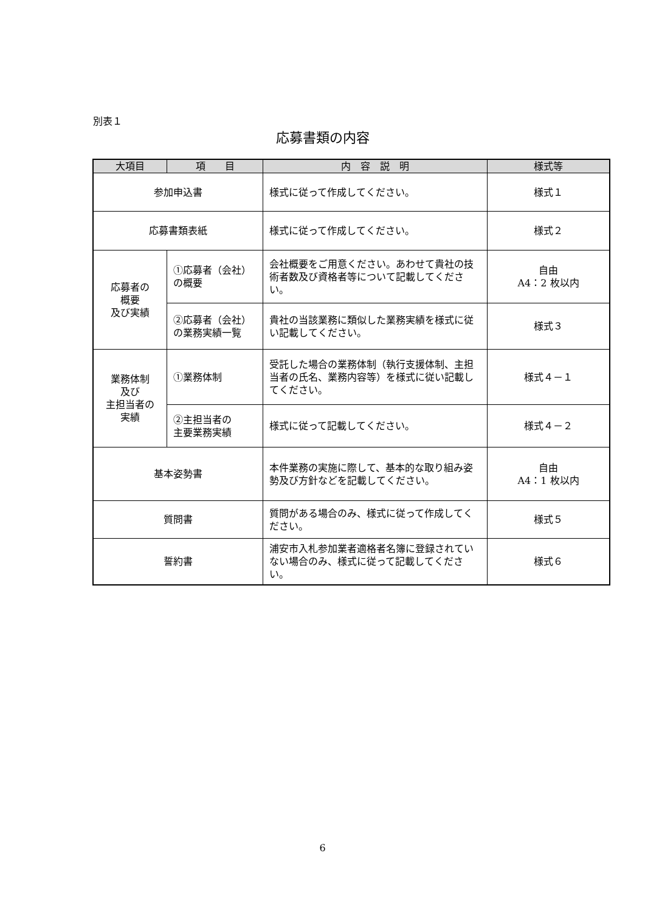別表１
応募書類の内容
| 大項目 | 項 目 | 内 容 説 明 | 様式等 |
| --- | --- | --- | --- |
| 参加申込書 | | 様式に従って作成してください。 | 様式１ |
| 応募書類表紙 | | 様式に従って作成してください。 | 様式２ |
| 応募者の 概要 及び実績 | ①応募者（会社）の概要 | 会社概要をご用意ください。あわせて貴社の技術者数及び資格者等について記載してください。 | 自由 A4：2 枚以内 |
| | ②応募者（会社）の業務実績一覧 | 貴社の当該業務に類似した業務実績を様式に従い記載してください。 | 様式３ |
| 業務体制 及び 主担当者の 実績 | ①業務体制 | 受託した場合の業務体制（執行支援体制、主担当者の氏名、業務内容等）を様式に従い記載してください。 | 様式４－１ |
| | ②主担当者の 主要業務実績 | 様式に従って記載してください。 | 様式４－２ |
| 基本姿勢書 | | 本件業務の実施に際して、基本的な取り組み姿勢及び方針などを記載してください。 | 自由 A4：1 枚以内 |
| 質問書 | | 質問がある場合のみ、様式に従って作成してください。 | 様式５ |
| 誓約書 | | 浦安市入札参加業者適格者名簿に登録されていない場合のみ、様式に従って記載してください。 | 様式６ |
6